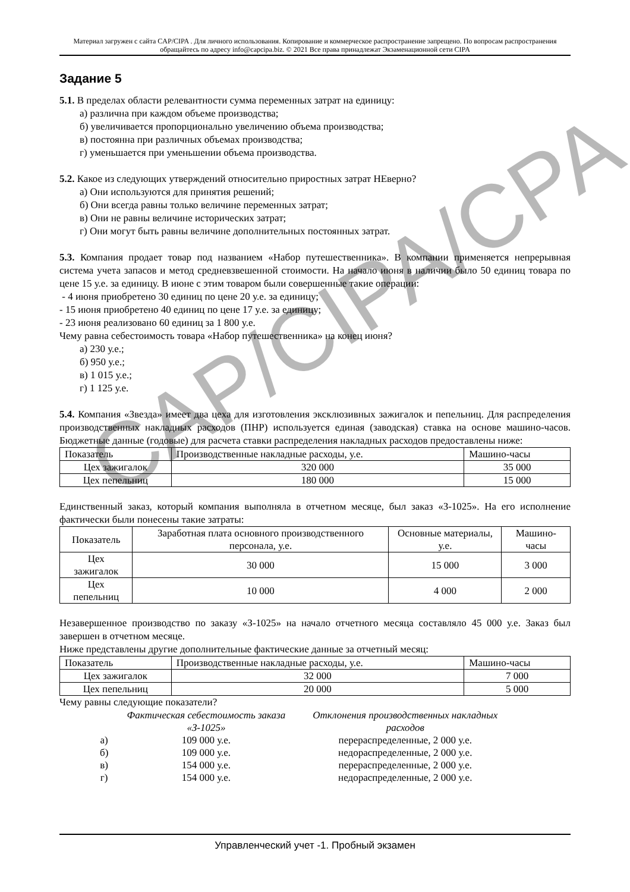Материал загружен с сайта CAP/CIPA . Для личного использования. Копирование и коммерческое распространение запрещено. По вопросам распространения обращайтесь по адресу info@capcipa.biz. © 2021 Все права принадлежат Экзаменационной сети CIPA
Задание 5
5.1. В пределах области релевантности сумма переменных затрат на единицу:
а) различна при каждом объеме производства;
б) увеличивается пропорционально увеличению объема производства;
в) постоянна при различных объемах производства;
г) уменьшается при уменьшении объема производства.
5.2. Какое из следующих утверждений относительно приростных затрат НЕверно?
а) Они используются для принятия решений;
б) Они всегда равны только величине переменных затрат;
в) Они не равны величине исторических затрат;
г) Они могут быть равны величине дополнительных постоянных затрат.
5.3. Компания продает товар под названием «Набор путешественника». В компании применяется непрерывная система учета запасов и метод средневзвешенной стоимости. На начало июня в наличии было 50 единиц товара по цене 15 у.е. за единицу. В июне с этим товаром были совершенные такие операции:
- 4 июня приобретено 30 единиц по цене 20 у.е. за единицу;
- 15 июня приобретено 40 единиц по цене 17 у.е. за единицу;
- 23 июня реализовано 60 единиц за 1 800 у.е.
Чему равна себестоимость товара «Набор путешественника» на конец июня?
а) 230 у.е.;
б) 950 у.е.;
в) 1 015 у.е.;
г) 1 125 у.е.
5.4. Компания «Звезда» имеет два цеха для изготовления эксклюзивных зажигалок и пепельниц. Для распределения производственных накладных расходов (ПНР) используется единая (заводская) ставка на основе машино-часов. Бюджетные данные (годовые) для расчета ставки распределения накладных расходов предоставлены ниже:
| Показатель | Производственные накладные расходы, у.е. | Машино-часы |
| Цех зажигалок | 320 000 | 35 000 |
| Цех пепельниц | 180 000 | 15 000 |
Единственный заказ, который компания выполняла в отчетном месяце, был заказ «З-1025». На его исполнение фактически были понесены такие затраты:
| Показатель | Заработная плата основного производственного персонала, у.е. | Основные материалы, у.е. | Машино-часы |
| Цех зажигалок | 30 000 | 15 000 | 3 000 |
| Цех пепельниц | 10 000 | 4 000 | 2 000 |
Незавершенное производство по заказу «З-1025» на начало отчетного месяца составляло 45 000 у.е. Заказ был завершен в отчетном месяце.
Ниже представлены другие дополнительные фактические данные за отчетный месяц:
| Показатель | Производственные накладные расходы, у.е. | Машино-часы |
| Цех зажигалок | 32 000 | 7 000 |
| Цех пепельниц | 20 000 | 5 000 |
Чему равны следующие показатели?
| | Фактическая себестоимость заказа «З-1025» | Отклонения производственных накладных расходов |
| а) | 109 000 у.е. | перераспределенные, 2 000 у.е. |
| б) | 109 000 у.е. | недораспределенные, 2 000 у.е. |
| в) | 154 000 у.е. | перераспределенные, 2 000 у.е. |
| г) | 154 000 у.е. | недораспределенные, 2 000 у.е. |
CAP/CIPA/CPA
Управленческий учет -1. Пробный экзамен